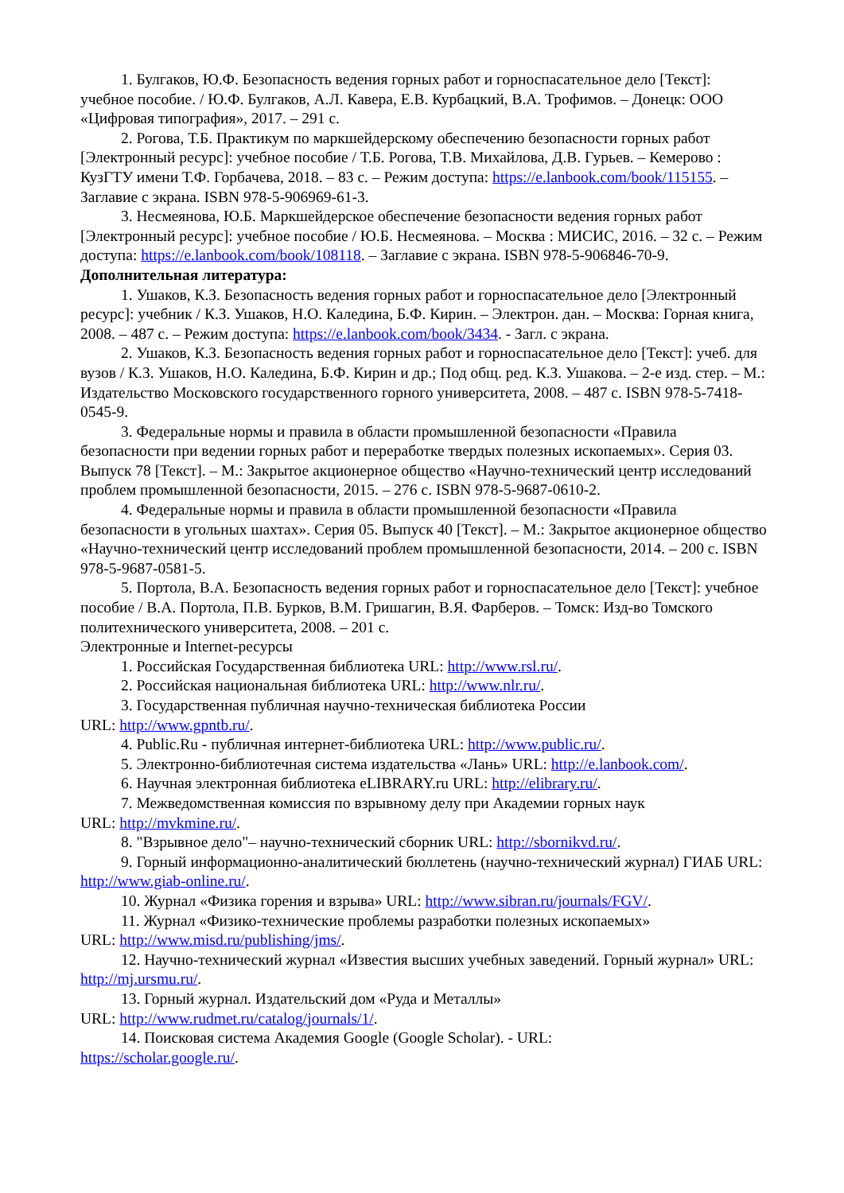1. Булгаков, Ю.Ф. Безопасность ведения горных работ и горноспасательное дело [Текст]: учебное пособие. / Ю.Ф. Булгаков, А.Л. Кавера, Е.В. Курбацкий, В.А. Трофимов. – Донецк: ООО «Цифровая типография», 2017. – 291 с.
2. Рогова, Т.Б. Практикум по маркшейдерскому обеспечению безопасности горных работ [Электронный ресурс]: учебное пособие / Т.Б. Рогова, Т.В. Михайлова, Д.В. Гурьев. – Кемерово : КузГТУ имени Т.Ф. Горбачева, 2018. – 83 с. – Режим доступа: https://e.lanbook.com/book/115155. – Заглавие с экрана. ISBN 978-5-906969-61-3.
3. Несмеянова, Ю.Б. Маркшейдерское обеспечение безопасности ведения горных работ [Электронный ресурс]: учебное пособие / Ю.Б. Несмеянова. – Москва : МИСИС, 2016. – 32 с. – Режим доступа: https://e.lanbook.com/book/108118. – Заглавие с экрана. ISBN 978-5-906846-70-9.
Дополнительная литература:
1. Ушаков, К.З. Безопасность ведения горных работ и горноспасательное дело [Электронный ресурс]: учебник / К.З. Ушаков, Н.О. Каледина, Б.Ф. Кирин. – Электрон. дан. – Москва: Горная книга, 2008. – 487 с. – Режим доступа: https://e.lanbook.com/book/3434. - Загл. с экрана.
2. Ушаков, К.З. Безопасность ведения горных работ и горноспасательное дело [Текст]: учеб. для вузов / К.З. Ушаков, Н.О. Каледина, Б.Ф. Кирин и др.; Под общ. ред. К.З. Ушакова. – 2-е изд. стер. – М.: Издательство Московского государственного горного университета, 2008. – 487 с. ISBN 978-5-7418-0545-9.
3. Федеральные нормы и правила в области промышленной безопасности «Правила безопасности при ведении горных работ и переработке твердых полезных ископаемых». Серия 03. Выпуск 78 [Текст]. – М.: Закрытое акционерное общество «Научно-технический центр исследований проблем промышленной безопасности, 2015. – 276 с. ISBN 978-5-9687-0610-2.
4. Федеральные нормы и правила в области промышленной безопасности «Правила безопасности в угольных шахтах». Серия 05. Выпуск 40 [Текст]. – М.: Закрытое акционерное общество «Научно-технический центр исследований проблем промышленной безопасности, 2014. – 200 с. ISBN 978-5-9687-0581-5.
5. Портола, В.А. Безопасность ведения горных работ и горноспасательное дело [Текст]: учебное пособие / В.А. Портола, П.В. Бурков, В.М. Гришагин, В.Я. Фарберов. – Томск: Изд-во Томского политехнического университета, 2008. – 201 с.
Электронные и Internet-ресурсы
1. Российская Государственная библиотека URL: http://www.rsl.ru/.
2. Российская национальная библиотека URL: http://www.nlr.ru/.
3. Государственная публичная научно-техническая библиотека России
URL: http://www.gpntb.ru/.
4. Public.Ru - публичная интернет-библиотека URL: http://www.public.ru/.
5. Электронно-библиотечная система издательства «Лань» URL: http://e.lanbook.com/.
6. Научная электронная библиотека eLIBRARY.ru URL: http://elibrary.ru/.
7. Межведомственная комиссия по взрывному делу при Академии горных наук
URL: http://mvkmine.ru/.
8. "Взрывное дело"– научно-технический сборник URL: http://sbornikvd.ru/.
9. Горный информационно-аналитический бюллетень (научно-технический журнал) ГИАБ URL: http://www.giab-online.ru/.
10. Журнал «Физика горения и взрыва» URL: http://www.sibran.ru/journals/FGV/.
11. Журнал «Физико-технические проблемы разработки полезных ископаемых»
URL: http://www.misd.ru/publishing/jms/.
12. Научно-технический журнал «Известия высших учебных заведений. Горный журнал» URL: http://mj.ursmu.ru/.
13. Горный журнал. Издательский дом «Руда и Металлы»
URL: http://www.rudmet.ru/catalog/journals/1/.
14. Поисковая система Академия Google (Google Scholar). - URL:
https://scholar.google.ru/.